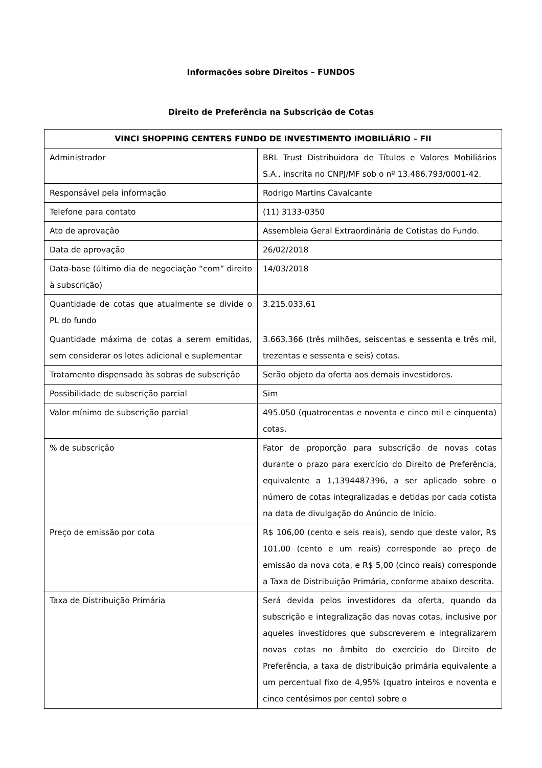Informações sobre Direitos – FUNDOS
Direito de Preferência na Subscrição de Cotas
| VINCI SHOPPING CENTERS FUNDO DE INVESTIMENTO IMOBILIÁRIO – FII | |
| --- | --- |
| Administrador | BRL Trust Distribuidora de Títulos e Valores Mobiliários S.A., inscrita no CNPJ/MF sob o nº 13.486.793/0001-42. |
| Responsável pela informação | Rodrigo Martins Cavalcante |
| Telefone para contato | (11) 3133-0350 |
| Ato de aprovação | Assembleia Geral Extraordinária de Cotistas do Fundo. |
| Data de aprovação | 26/02/2018 |
| Data-base (último dia de negociação “com” direito à subscrição) | 14/03/2018 |
| Quantidade de cotas que atualmente se divide o PL do fundo | 3.215.033,61 |
| Quantidade máxima de cotas a serem emitidas, sem considerar os lotes adicional e suplementar | 3.663.366 (três milhões, seiscentas e sessenta e três mil, trezentas e sessenta e seis) cotas. |
| Tratamento dispensado às sobras de subscrição | Serão objeto da oferta aos demais investidores. |
| Possibilidade de subscrição parcial | Sim |
| Valor mínimo de subscrição parcial | 495.050 (quatrocentas e noventa e cinco mil e cinquenta) cotas. |
| % de subscrição | Fator de proporção para subscrição de novas cotas durante o prazo para exercício do Direito de Preferência, equivalente a 1,1394487396, a ser aplicado sobre o número de cotas integralizadas e detidas por cada cotista na data de divulgação do Anúncio de Início. |
| Preço de emissão por cota | R$ 106,00 (cento e seis reais), sendo que deste valor, R$ 101,00 (cento e um reais) corresponde ao preço de emissão da nova cota, e R$ 5,00 (cinco reais) corresponde a Taxa de Distribuição Primária, conforme abaixo descrita. |
| Taxa de Distribuição Primária | Será devida pelos investidores da oferta, quando da subscrição e integralização das novas cotas, inclusive por aqueles investidores que subscreverem e integralizarem novas cotas no âmbito do exercício do Direito de Preferência, a taxa de distribuição primária equivalente a um percentual fixo de 4,95% (quatro inteiros e noventa e cinco centésimos por cento) sobre o |